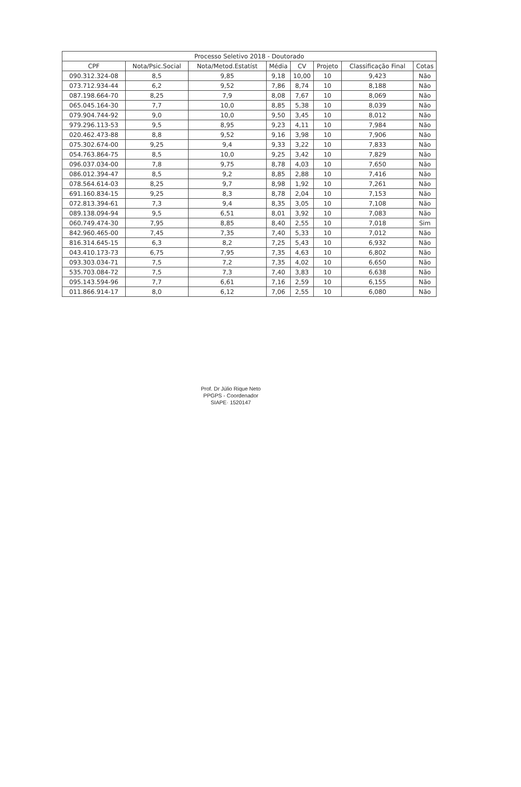| Processo Seletivo 2018 - Doutorado | | | | | | | |
| --- | --- | --- | --- | --- | --- | --- | --- |
| CPF | Nota/Psic.Social | Nota/Metod.Estatíst | Média | CV | Projeto | Classificação Final | Cotas |
| 090.312.324-08 | 8,5 | 9,85 | 9,18 | 10,00 | 10 | 9,423 | Não |
| 073.712.934-44 | 6,2 | 9,52 | 7,86 | 8,74 | 10 | 8,188 | Não |
| 087.198.664-70 | 8,25 | 7,9 | 8,08 | 7,67 | 10 | 8,069 | Não |
| 065.045.164-30 | 7,7 | 10,0 | 8,85 | 5,38 | 10 | 8,039 | Não |
| 079.904.744-92 | 9,0 | 10,0 | 9,50 | 3,45 | 10 | 8,012 | Não |
| 979.296.113-53 | 9,5 | 8,95 | 9,23 | 4,11 | 10 | 7,984 | Não |
| 020.462.473-88 | 8,8 | 9,52 | 9,16 | 3,98 | 10 | 7,906 | Não |
| 075.302.674-00 | 9,25 | 9,4 | 9,33 | 3,22 | 10 | 7,833 | Não |
| 054.763.864-75 | 8,5 | 10,0 | 9,25 | 3,42 | 10 | 7,829 | Não |
| 096.037.034-00 | 7,8 | 9,75 | 8,78 | 4,03 | 10 | 7,650 | Não |
| 086.012.394-47 | 8,5 | 9,2 | 8,85 | 2,88 | 10 | 7,416 | Não |
| 078.564.614-03 | 8,25 | 9,7 | 8,98 | 1,92 | 10 | 7,261 | Não |
| 691.160.834-15 | 9,25 | 8,3 | 8,78 | 2,04 | 10 | 7,153 | Não |
| 072.813.394-61 | 7,3 | 9,4 | 8,35 | 3,05 | 10 | 7,108 | Não |
| 089.138.094-94 | 9,5 | 6,51 | 8,01 | 3,92 | 10 | 7,083 | Não |
| 060.749.474-30 | 7,95 | 8,85 | 8,40 | 2,55 | 10 | 7,018 | Sim |
| 842.960.465-00 | 7,45 | 7,35 | 7,40 | 5,33 | 10 | 7,012 | Não |
| 816.314.645-15 | 6,3 | 8,2 | 7,25 | 5,43 | 10 | 6,932 | Não |
| 043.410.173-73 | 6,75 | 7,95 | 7,35 | 4,63 | 10 | 6,802 | Não |
| 093.303.034-71 | 7,5 | 7,2 | 7,35 | 4,02 | 10 | 6,650 | Não |
| 535.703.084-72 | 7,5 | 7,3 | 7,40 | 3,83 | 10 | 6,638 | Não |
| 095.143.594-96 | 7,7 | 6,61 | 7,16 | 2,59 | 10 | 6,155 | Não |
| 011.866.914-17 | 8,0 | 6,12 | 7,06 | 2,55 | 10 | 6,080 | Não |
Prof. Dr Júlio Rique Neto
PPGPS - Coordenador
SIAPE· 1520147